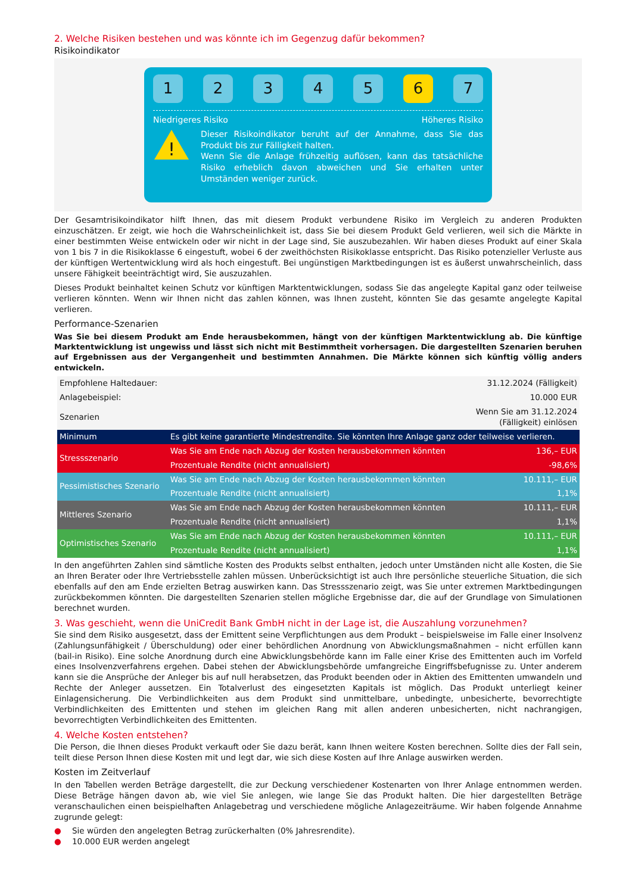2. Welche Risiken bestehen und was könnte ich im Gegenzug dafür bekommen?
Risikoindikator
1 2 3 4 5 6 7
Niedrigeres Risiko Höheres Risiko
!
Dieser Risikoindikator beruht auf der Annahme, dass Sie das Produkt bis zur Fälligkeit halten.
Wenn Sie die Anlage frühzeitig auflösen, kann das tatsächliche Risiko erheblich davon abweichen und Sie erhalten unter Umständen weniger zurück.
Der Gesamtrisikoindikator hilft Ihnen, das mit diesem Produkt verbundene Risiko im Vergleich zu anderen Produkten einzuschätzen. Er zeigt, wie hoch die Wahrscheinlichkeit ist, dass Sie bei diesem Produkt Geld verlieren, weil sich die Märkte in einer bestimmten Weise entwickeln oder wir nicht in der Lage sind, Sie auszubezahlen. Wir haben dieses Produkt auf einer Skala von 1 bis 7 in die Risikoklasse 6 eingestuft, wobei 6 der zweithöchsten Risikoklasse entspricht. Das Risiko potenzieller Verluste aus der künftigen Wertentwicklung wird als hoch eingestuft. Bei ungünstigen Marktbedingungen ist es äußerst unwahrscheinlich, dass unsere Fähigkeit beeinträchtigt wird, Sie auszuzahlen.
Dieses Produkt beinhaltet keinen Schutz vor künftigen Marktentwicklungen, sodass Sie das angelegte Kapital ganz oder teilweise verlieren könnten. Wenn wir Ihnen nicht das zahlen können, was Ihnen zusteht, könnten Sie das gesamte angelegte Kapital verlieren.
Performance-Szenarien
Was Sie bei diesem Produkt am Ende herausbekommen, hängt von der künftigen Marktentwicklung ab. Die künftige Marktentwicklung ist ungewiss und lässt sich nicht mit Bestimmtheit vorhersagen. Die dargestellten Szenarien beruhen auf Ergebnissen aus der Vergangenheit und bestimmten Annahmen. Die Märkte können sich künftig völlig anders entwickeln.
| Empfohlene Haltedauer: | | 31.12.2024 (Fälligkeit) |
| Anlagebeispiel: | | 10.000 EUR |
| Szenarien | | Wenn Sie am 31.12.2024 (Fälligkeit) einlösen |
| Minimum | Es gibt keine garantierte Mindestrendite. Sie könnten Ihre Anlage ganz oder teilweise verlieren. | |
| Stressszenario | Was Sie am Ende nach Abzug der Kosten herausbekommen könnten | 136,– EUR |
| | Prozentuale Rendite (nicht annualisiert) | -98,6% |
| Pessimistisches Szenario | Was Sie am Ende nach Abzug der Kosten herausbekommen könnten | 10.111,– EUR |
| | Prozentuale Rendite (nicht annualisiert) | 1,1% |
| Mittleres Szenario | Was Sie am Ende nach Abzug der Kosten herausbekommen könnten | 10.111,– EUR |
| | Prozentuale Rendite (nicht annualisiert) | 1,1% |
| Optimistisches Szenario | Was Sie am Ende nach Abzug der Kosten herausbekommen könnten | 10.111,– EUR |
| | Prozentuale Rendite (nicht annualisiert) | 1,1% |
In den angeführten Zahlen sind sämtliche Kosten des Produkts selbst enthalten, jedoch unter Umständen nicht alle Kosten, die Sie an Ihren Berater oder Ihre Vertriebsstelle zahlen müssen. Unberücksichtigt ist auch Ihre persönliche steuerliche Situation, die sich ebenfalls auf den am Ende erzielten Betrag auswirken kann. Das Stressszenario zeigt, was Sie unter extremen Marktbedingungen zurückbekommen könnten. Die dargestellten Szenarien stellen mögliche Ergebnisse dar, die auf der Grundlage von Simulationen berechnet wurden.
3. Was geschieht, wenn die UniCredit Bank GmbH nicht in der Lage ist, die Auszahlung vorzunehmen?
Sie sind dem Risiko ausgesetzt, dass der Emittent seine Verpflichtungen aus dem Produkt – beispielsweise im Falle einer Insolvenz (Zahlungsunfähigkeit / Überschuldung) oder einer behördlichen Anordnung von Abwicklungsmaßnahmen – nicht erfüllen kann (bail-in Risiko). Eine solche Anordnung durch eine Abwicklungsbehörde kann im Falle einer Krise des Emittenten auch im Vorfeld eines Insolvenzverfahrens ergehen. Dabei stehen der Abwicklungsbehörde umfangreiche Eingriffsbefugnisse zu. Unter anderem kann sie die Ansprüche der Anleger bis auf null herabsetzen, das Produkt beenden oder in Aktien des Emittenten umwandeln und Rechte der Anleger aussetzen. Ein Totalverlust des eingesetzten Kapitals ist möglich. Das Produkt unterliegt keiner Einlagensicherung. Die Verbindlichkeiten aus dem Produkt sind unmittelbare, unbedingte, unbesicherte, bevorrechtigte Verbindlichkeiten des Emittenten und stehen im gleichen Rang mit allen anderen unbesicherten, nicht nachrangigen, bevorrechtigten Verbindlichkeiten des Emittenten.
4. Welche Kosten entstehen?
Die Person, die Ihnen dieses Produkt verkauft oder Sie dazu berät, kann Ihnen weitere Kosten berechnen. Sollte dies der Fall sein, teilt diese Person Ihnen diese Kosten mit und legt dar, wie sich diese Kosten auf Ihre Anlage auswirken werden.
Kosten im Zeitverlauf
In den Tabellen werden Beträge dargestellt, die zur Deckung verschiedener Kostenarten von Ihrer Anlage entnommen werden. Diese Beträge hängen davon ab, wie viel Sie anlegen, wie lange Sie das Produkt halten. Die hier dargestellten Beträge veranschaulichen einen beispielhaften Anlagebetrag und verschiedene mögliche Anlagezeiträume. Wir haben folgende Annahme zugrunde gelegt:
● Sie würden den angelegten Betrag zurückerhalten (0% Jahresrendite).
● 10.000 EUR werden angelegt